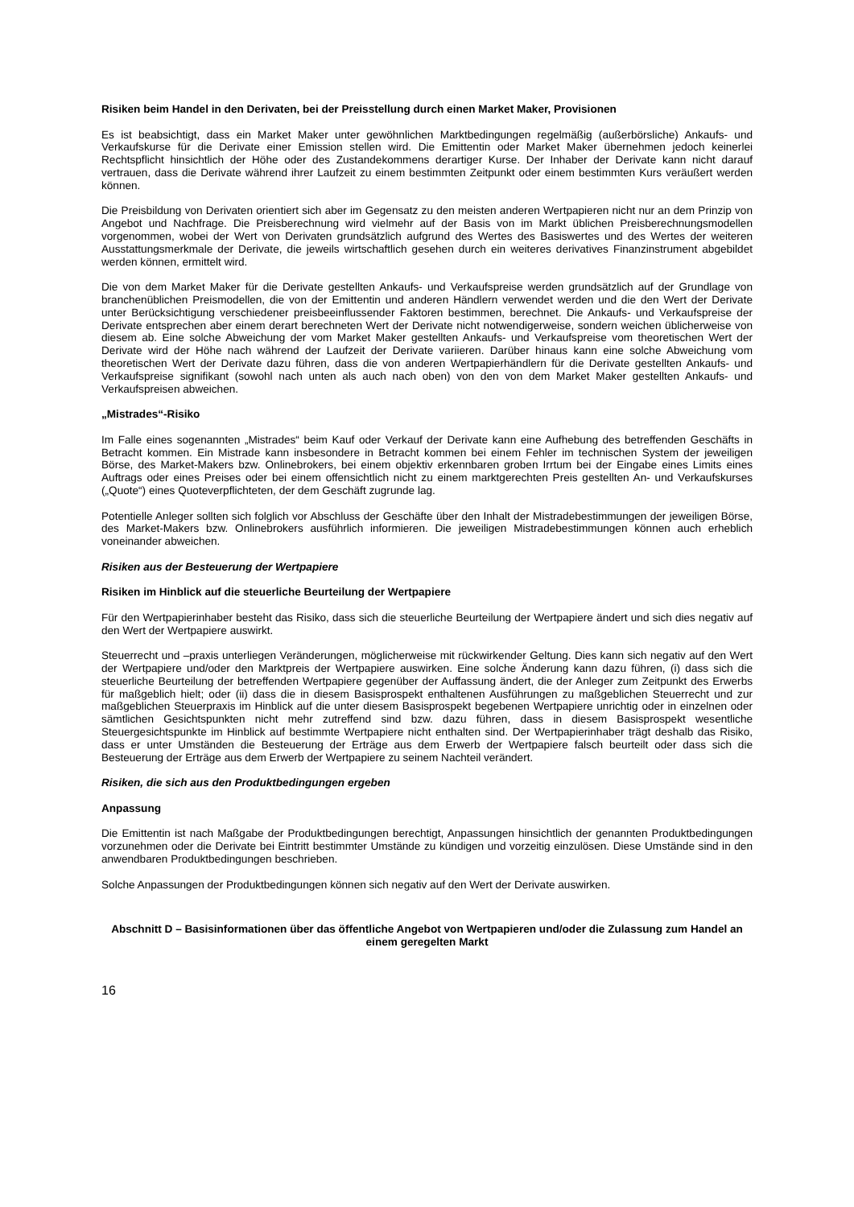Risiken beim Handel in den Derivaten, bei der Preisstellung durch einen Market Maker, Provisionen
Es ist beabsichtigt, dass ein Market Maker unter gewöhnlichen Marktbedingungen regelmäßig (außerbörsliche) Ankaufs- und Verkaufskurse für die Derivate einer Emission stellen wird. Die Emittentin oder Market Maker übernehmen jedoch keinerlei Rechtspflicht hinsichtlich der Höhe oder des Zustandekommens derartiger Kurse. Der Inhaber der Derivate kann nicht darauf vertrauen, dass die Derivate während ihrer Laufzeit zu einem bestimmten Zeitpunkt oder einem bestimmten Kurs veräußert werden können.
Die Preisbildung von Derivaten orientiert sich aber im Gegensatz zu den meisten anderen Wertpapieren nicht nur an dem Prinzip von Angebot und Nachfrage. Die Preisberechnung wird vielmehr auf der Basis von im Markt üblichen Preisberechnungsmodellen vorgenommen, wobei der Wert von Derivaten grundsätzlich aufgrund des Wertes des Basiswertes und des Wertes der weiteren Ausstattungsmerkmale der Derivate, die jeweils wirtschaftlich gesehen durch ein weiteres derivatives Finanzinstrument abgebildet werden können, ermittelt wird.
Die von dem Market Maker für die Derivate gestellten Ankaufs- und Verkaufspreise werden grundsätzlich auf der Grundlage von branchenüblichen Preismodellen, die von der Emittentin und anderen Händlern verwendet werden und die den Wert der Derivate unter Berücksichtigung verschiedener preisbeeinflussender Faktoren bestimmen, berechnet. Die Ankaufs- und Verkaufspreise der Derivate entsprechen aber einem derart berechneten Wert der Derivate nicht notwendigerweise, sondern weichen üblicherweise von diesem ab. Eine solche Abweichung der vom Market Maker gestellten Ankaufs- und Verkaufspreise vom theoretischen Wert der Derivate wird der Höhe nach während der Laufzeit der Derivate variieren. Darüber hinaus kann eine solche Abweichung vom theoretischen Wert der Derivate dazu führen, dass die von anderen Wertpapierhändlern für die Derivate gestellten Ankaufs- und Verkaufspreise signifikant (sowohl nach unten als auch nach oben) von den von dem Market Maker gestellten Ankaufs- und Verkaufspreisen abweichen.
„Mistrades“-Risiko
Im Falle eines sogenannten „Mistrades“ beim Kauf oder Verkauf der Derivate kann eine Aufhebung des betreffenden Geschäfts in Betracht kommen. Ein Mistrade kann insbesondere in Betracht kommen bei einem Fehler im technischen System der jeweiligen Börse, des Market-Makers bzw. Onlinebrokers, bei einem objektiv erkennbaren groben Irrtum bei der Eingabe eines Limits eines Auftrags oder eines Preises oder bei einem offensichtlich nicht zu einem marktgerechten Preis gestellten An- und Verkaufskurses („Quote“) eines Quoteverpflichteten, der dem Geschäft zugrunde lag.
Potentielle Anleger sollten sich folglich vor Abschluss der Geschäfte über den Inhalt der Mistradebestimmungen der jeweiligen Börse, des Market-Makers bzw. Onlinebrokers ausführlich informieren. Die jeweiligen Mistradebestimmungen können auch erheblich voneinander abweichen.
Risiken aus der Besteuerung der Wertpapiere
Risiken im Hinblick auf die steuerliche Beurteilung der Wertpapiere
Für den Wertpapierinhaber besteht das Risiko, dass sich die steuerliche Beurteilung der Wertpapiere ändert und sich dies negativ auf den Wert der Wertpapiere auswirkt.
Steuerrecht und –praxis unterliegen Veränderungen, möglicherweise mit rückwirkender Geltung. Dies kann sich negativ auf den Wert der Wertpapiere und/oder den Marktpreis der Wertpapiere auswirken. Eine solche Änderung kann dazu führen, (i) dass sich die steuerliche Beurteilung der betreffenden Wertpapiere gegenüber der Auffassung ändert, die der Anleger zum Zeitpunkt des Erwerbs für maßgeblich hielt; oder (ii) dass die in diesem Basisprospekt enthaltenen Ausführungen zu maßgeblichen Steuerrecht und zur maßgeblichen Steuerpraxis im Hinblick auf die unter diesem Basisprospekt begebenen Wertpapiere unrichtig oder in einzelnen oder sämtlichen Gesichtspunkten nicht mehr zutreffend sind bzw. dazu führen, dass in diesem Basisprospekt wesentliche Steuergesichtspunkte im Hinblick auf bestimmte Wertpapiere nicht enthalten sind. Der Wertpapierinhaber trägt deshalb das Risiko, dass er unter Umständen die Besteuerung der Erträge aus dem Erwerb der Wertpapiere falsch beurteilt oder dass sich die Besteuerung der Erträge aus dem Erwerb der Wertpapiere zu seinem Nachteil verändert.
Risiken, die sich aus den Produktbedingungen ergeben
Anpassung
Die Emittentin ist nach Maßgabe der Produktbedingungen berechtigt, Anpassungen hinsichtlich der genannten Produktbedingungen vorzunehmen oder die Derivate bei Eintritt bestimmter Umstände zu kündigen und vorzeitig einzulösen. Diese Umstände sind in den anwendbaren Produktbedingungen beschrieben.
Solche Anpassungen der Produktbedingungen können sich negativ auf den Wert der Derivate auswirken.
Abschnitt D – Basisinformationen über das öffentliche Angebot von Wertpapieren und/oder die Zulassung zum Handel an einem geregelten Markt
16